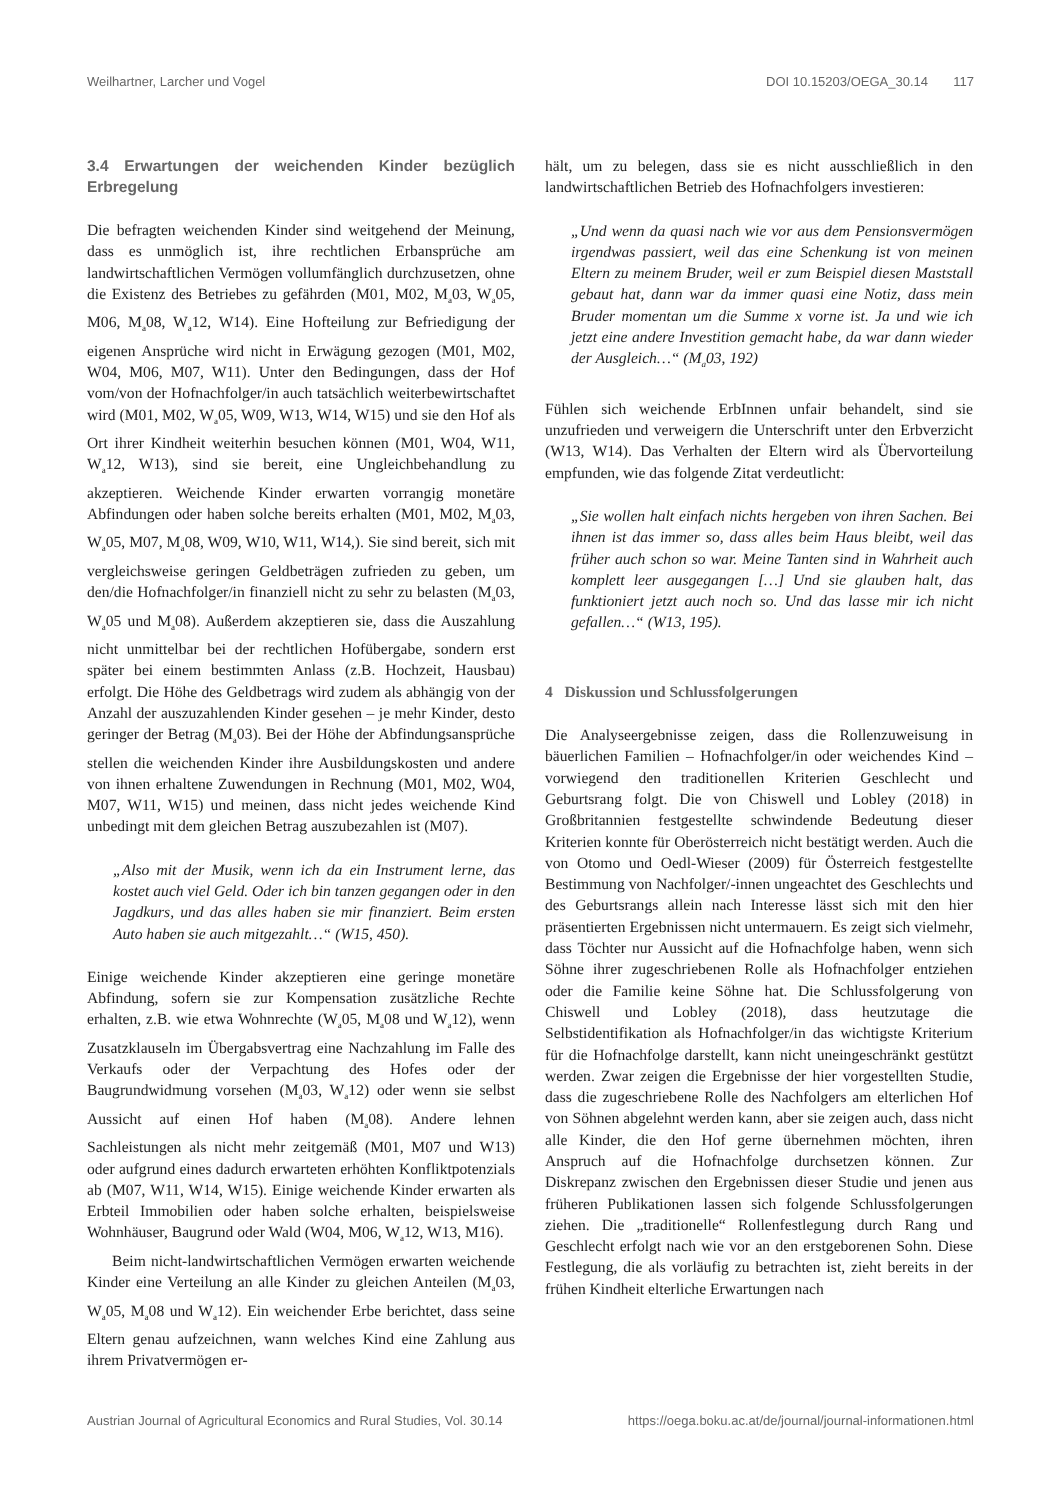Weilhartner, Larcher und Vogel DOI 10.15203/OEGA_30.14 117
3.4 Erwartungen der weichenden Kinder bezüglich Erbregelung
Die befragten weichenden Kinder sind weitgehend der Meinung, dass es unmöglich ist, ihre rechtlichen Erbansprüche am landwirtschaftlichen Vermögen vollumfänglich durchzusetzen, ohne die Existenz des Betriebes zu gefährden (M01, M02, M<sub>a</sub>03, W<sub>a</sub>05, M06, M<sub>a</sub>08, W<sub>a</sub>12, W14). Eine Hofteilung zur Befriedigung der eigenen Ansprüche wird nicht in Erwägung gezogen (M01, M02, W04, M06, M07, W11). Unter den Bedingungen, dass der Hof vom/von der Hofnachfolger/in auch tatsächlich weiterbewirtschaftet wird (M01, M02, W<sub>a</sub>05, W09, W13, W14, W15) und sie den Hof als Ort ihrer Kindheit weiterhin besuchen können (M01, W04, W11, W<sub>a</sub>12, W13), sind sie bereit, eine Ungleichbehandlung zu akzeptieren. Weichende Kinder erwarten vorrangig monetäre Abfindungen oder haben solche bereits erhalten (M01, M02, M<sub>a</sub>03, W<sub>a</sub>05, M07, M<sub>a</sub>08, W09, W10, W11, W14,). Sie sind bereit, sich mit vergleichsweise geringen Geldbeträgen zufrieden zu geben, um den/die Hofnachfolger/in finanziell nicht zu sehr zu belasten (M<sub>a</sub>03, W<sub>a</sub>05 und M<sub>a</sub>08). Außerdem akzeptieren sie, dass die Auszahlung nicht unmittelbar bei der rechtlichen Hofübergabe, sondern erst später bei einem bestimmten Anlass (z.B. Hochzeit, Hausbau) erfolgt. Die Höhe des Geldbetrags wird zudem als abhängig von der Anzahl der auszuzahlenden Kinder gesehen – je mehr Kinder, desto geringer der Betrag (M<sub>a</sub>03). Bei der Höhe der Abfindungsansprüche stellen die weichenden Kinder ihre Ausbildungskosten und andere von ihnen erhaltene Zuwendungen in Rechnung (M01, M02, W04, M07, W11, W15) und meinen, dass nicht jedes weichende Kind unbedingt mit dem gleichen Betrag auszubezahlen ist (M07).
„Also mit der Musik, wenn ich da ein Instrument lerne, das kostet auch viel Geld. Oder ich bin tanzen gegangen oder in den Jagdkurs, und das alles haben sie mir finanziert. Beim ersten Auto haben sie auch mitgezahlt…“ (W15, 450).
Einige weichende Kinder akzeptieren eine geringe monetäre Abfindung, sofern sie zur Kompensation zusätzliche Rechte erhalten, z.B. wie etwa Wohnrechte (W<sub>a</sub>05, M<sub>a</sub>08 und W<sub>a</sub>12), wenn Zusatzklauseln im Übergabsvertrag eine Nachzahlung im Falle des Verkaufs oder der Verpachtung des Hofes oder der Baugrundwidmung vorsehen (M<sub>a</sub>03, W<sub>a</sub>12) oder wenn sie selbst Aussicht auf einen Hof haben (M<sub>a</sub>08). Andere lehnen Sachleistungen als nicht mehr zeitgemäß (M01, M07 und W13) oder aufgrund eines dadurch erwarteten erhöhten Konfliktpotenzials ab (M07, W11, W14, W15). Einige weichende Kinder erwarten als Erbteil Immobilien oder haben solche erhalten, beispielsweise Wohnhäuser, Baugrund oder Wald (W04, M06, W<sub>a</sub>12, W13, M16).
Beim nicht-landwirtschaftlichen Vermögen erwarten weichende Kinder eine Verteilung an alle Kinder zu gleichen Anteilen (M<sub>a</sub>03, W<sub>a</sub>05, M<sub>a</sub>08 und W<sub>a</sub>12). Ein weichender Erbe berichtet, dass seine Eltern genau aufzeichnen, wann welches Kind eine Zahlung aus ihrem Privatvermögen er-
hält, um zu belegen, dass sie es nicht ausschließlich in den landwirtschaftlichen Betrieb des Hofnachfolgers investieren:
„Und wenn da quasi nach wie vor aus dem Pensionsvermögen irgendwas passiert, weil das eine Schenkung ist von meinen Eltern zu meinem Bruder, weil er zum Beispiel diesen Maststall gebaut hat, dann war da immer quasi eine Notiz, dass mein Bruder momentan um die Summe x vorne ist. Ja und wie ich jetzt eine andere Investition gemacht habe, da war dann wieder der Ausgleich…“ (M<sub>a</sub>03, 192)
Fühlen sich weichende ErbInnen unfair behandelt, sind sie unzufrieden und verweigern die Unterschrift unter den Erbverzicht (W13, W14). Das Verhalten der Eltern wird als Übervorteilung empfunden, wie das folgende Zitat verdeutlicht:
„Sie wollen halt einfach nichts hergeben von ihren Sachen. Bei ihnen ist das immer so, dass alles beim Haus bleibt, weil das früher auch schon so war. Meine Tanten sind in Wahrheit auch komplett leer ausgegangen […] Und sie glauben halt, das funktioniert jetzt auch noch so. Und das lasse mir ich nicht gefallen…“ (W13, 195).
4 Diskussion und Schlussfolgerungen
Die Analyseergebnisse zeigen, dass die Rollenzuweisung in bäuerlichen Familien – Hofnachfolger/in oder weichendes Kind – vorwiegend den traditionellen Kriterien Geschlecht und Geburtsrang folgt. Die von Chiswell und Lobley (2018) in Großbritannien festgestellte schwindende Bedeutung dieser Kriterien konnte für Oberösterreich nicht bestätigt werden. Auch die von Otomo und Oedl-Wieser (2009) für Österreich festgestellte Bestimmung von Nachfolger/-innen ungeachtet des Geschlechts und des Geburtsrangs allein nach Interesse lässt sich mit den hier präsentierten Ergebnissen nicht untermauern. Es zeigt sich vielmehr, dass Töchter nur Aussicht auf die Hofnachfolge haben, wenn sich Söhne ihrer zugeschriebenen Rolle als Hofnachfolger entziehen oder die Familie keine Söhne hat. Die Schlussfolgerung von Chiswell und Lobley (2018), dass heutzutage die Selbstidentifikation als Hofnachfolger/in das wichtigste Kriterium für die Hofnachfolge darstellt, kann nicht uneingeschränkt gestützt werden. Zwar zeigen die Ergebnisse der hier vorgestellten Studie, dass die zugeschriebene Rolle des Nachfolgers am elterlichen Hof von Söhnen abgelehnt werden kann, aber sie zeigen auch, dass nicht alle Kinder, die den Hof gerne übernehmen möchten, ihren Anspruch auf die Hofnachfolge durchsetzen können. Zur Diskrepanz zwischen den Ergebnissen dieser Studie und jenen aus früheren Publikationen lassen sich folgende Schlussfolgerungen ziehen. Die „traditionelle“ Rollenfestlegung durch Rang und Geschlecht erfolgt nach wie vor an den erstgeborenen Sohn. Diese Festlegung, die als vorläufig zu betrachten ist, zieht bereits in der frühen Kindheit elterliche Erwartungen nach
Austrian Journal of Agricultural Economics and Rural Studies, Vol. 30.14 https://oega.boku.ac.at/de/journal/journal-informationen.html